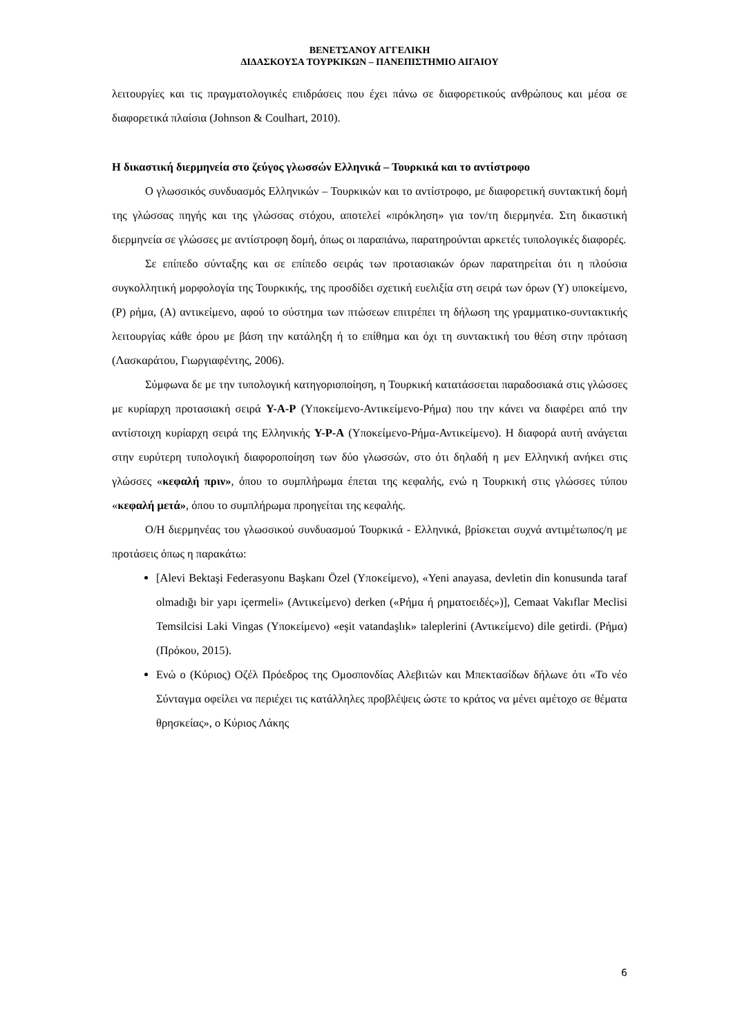ΒΕΝΕΤΣΑΝΟΥ ΑΓΓΕΛΙΚΗ
ΔΙΔΑΣΚΟΥΣΑ ΤΟΥΡΚΙΚΩΝ – ΠΑΝΕΠΙΣΤΗΜΙΟ ΑΙΓΑΙΟΥ
λειτουργίες και τις πραγματολογικές επιδράσεις που έχει πάνω σε διαφορετικούς ανθρώπους και μέσα σε διαφορετικά πλαίσια (Johnson & Coulhart, 2010).
Η δικαστική διερμηνεία στο ζεύγος γλωσσών Ελληνικά – Τουρκικά και το αντίστροφο
Ο γλωσσικός συνδυασμός Ελληνικών – Τουρκικών και το αντίστροφο, με διαφορετική συντακτική δομή της γλώσσας πηγής και της γλώσσας στόχου, αποτελεί «πρόκληση» για τον/τη διερμηνέα. Στη δικαστική διερμηνεία σε γλώσσες με αντίστροφη δομή, όπως οι παραπάνω, παρατηρούνται αρκετές τυπολογικές διαφορές.
Σε επίπεδο σύνταξης και σε επίπεδο σειράς των προτασιακών όρων παρατηρείται ότι η πλούσια συγκολλητική μορφολογία της Τουρκικής, της προσδίδει σχετική ευελιξία στη σειρά των όρων (Υ) υποκείμενο, (Ρ) ρήμα, (Α) αντικείμενο, αφού το σύστημα των πτώσεων επιτρέπει τη δήλωση της γραμματικο-συντακτικής λειτουργίας κάθε όρου με βάση την κατάληξη ή το επίθημα και όχι τη συντακτική του θέση στην πρόταση (Λασκαράτου, Γιωργιαφέντης, 2006).
Σύμφωνα δε με την τυπολογική κατηγοριοποίηση, η Τουρκική κατατάσσεται παραδοσιακά στις γλώσσες με κυρίαρχη προτασιακή σειρά Υ-Α-Ρ (Υποκείμενο-Αντικείμενο-Ρήμα) που την κάνει να διαφέρει από την αντίστοιχη κυρίαρχη σειρά της Ελληνικής Υ-Ρ-Α (Υποκείμενο-Ρήμα-Αντικείμενο). Η διαφορά αυτή ανάγεται στην ευρύτερη τυπολογική διαφοροποίηση των δύο γλωσσών, στο ότι δηλαδή η μεν Ελληνική ανήκει στις γλώσσες «κεφαλή πριν», όπου το συμπλήρωμα έπεται της κεφαλής, ενώ η Τουρκική στις γλώσσες τύπου «κεφαλή μετά», όπου το συμπλήρωμα προηγείται της κεφαλής.
Ο/Η διερμηνέας του γλωσσικού συνδυασμού Τουρκικά - Ελληνικά, βρίσκεται συχνά αντιμέτωπος/η με προτάσεις όπως η παρακάτω:
[Alevi Bektaşi Federasyonu Başkanı Özel (Υποκείμενο), «Yeni anayasa, devletin din konusunda taraf olmadığı bir yapı içermeli» (Αντικείμενο) derken («Ρήμα ή ρηματοειδές»)], Cemaat Vakıflar Meclisi Temsilcisi Laki Vingas (Υποκείμενο) «eşit vatandaşlık» taleplerini (Αντικείμενο) dile getirdi. (Ρήμα) (Πρόκου, 2015).
Ενώ ο (Κύριος) Οζέλ Πρόεδρος της Ομοσπονδίας Αλεβιτών και Μπεκτασίδων δήλωνε ότι «Το νέο Σύνταγμα οφείλει να περιέχει τις κατάλληλες προβλέψεις ώστε το κράτος να μένει αμέτοχο σε θέματα θρησκείας», ο Κύριος Λάκης
6